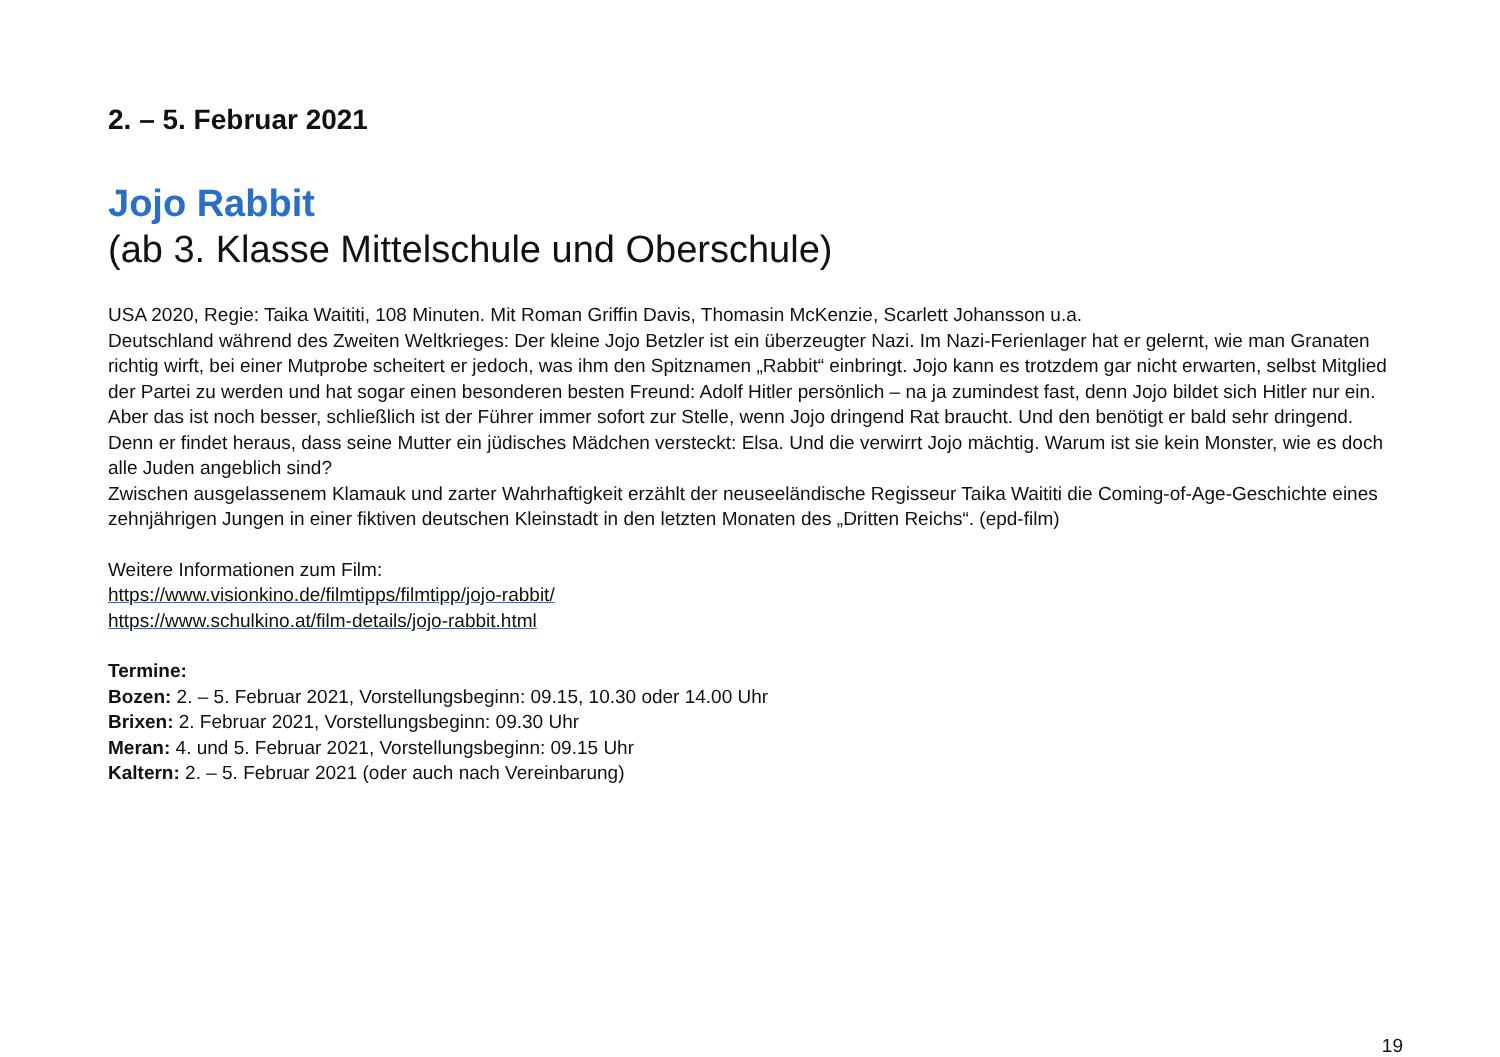2. – 5. Februar 2021
Jojo Rabbit
(ab 3. Klasse Mittelschule und Oberschule)
USA 2020, Regie: Taika Waititi, 108 Minuten. Mit Roman Griffin Davis, Thomasin McKenzie, Scarlett Johansson u.a.
Deutschland während des Zweiten Weltkrieges: Der kleine Jojo Betzler ist ein überzeugter Nazi. Im Nazi-Ferienlager hat er gelernt, wie man Granaten richtig wirft, bei einer Mutprobe scheitert er jedoch, was ihm den Spitznamen „Rabbit“ einbringt. Jojo kann es trotzdem gar nicht erwarten, selbst Mitglied der Partei zu werden und hat sogar einen besonderen besten Freund: Adolf Hitler persönlich – na ja zumindest fast, denn Jojo bildet sich Hitler nur ein. Aber das ist noch besser, schließlich ist der Führer immer sofort zur Stelle, wenn Jojo dringend Rat braucht. Und den benötigt er bald sehr dringend. Denn er findet heraus, dass seine Mutter ein jüdisches Mädchen versteckt: Elsa. Und die verwirrt Jojo mächtig. Warum ist sie kein Monster, wie es doch alle Juden angeblich sind?
Zwischen ausgelassenem Klamauk und zarter Wahrhaftigkeit erzählt der neuseeländische Regisseur Taika Waititi die Coming-of-Age-Geschichte eines zehnjährigen Jungen in einer fiktiven deutschen Kleinstadt in den letzten Monaten des „Dritten Reichs“. (epd-film)
Weitere Informationen zum Film:
https://www.visionkino.de/filmtipps/filmtipp/jojo-rabbit/
https://www.schulkino.at/film-details/jojo-rabbit.html
Termine:
Bozen: 2. – 5. Februar 2021, Vorstellungsbeginn: 09.15, 10.30 oder 14.00 Uhr
Brixen: 2. Februar 2021, Vorstellungsbeginn: 09.30 Uhr
Meran: 4. und 5. Februar 2021, Vorstellungsbeginn: 09.15 Uhr
Kaltern: 2. – 5. Februar 2021 (oder auch nach Vereinbarung)
19